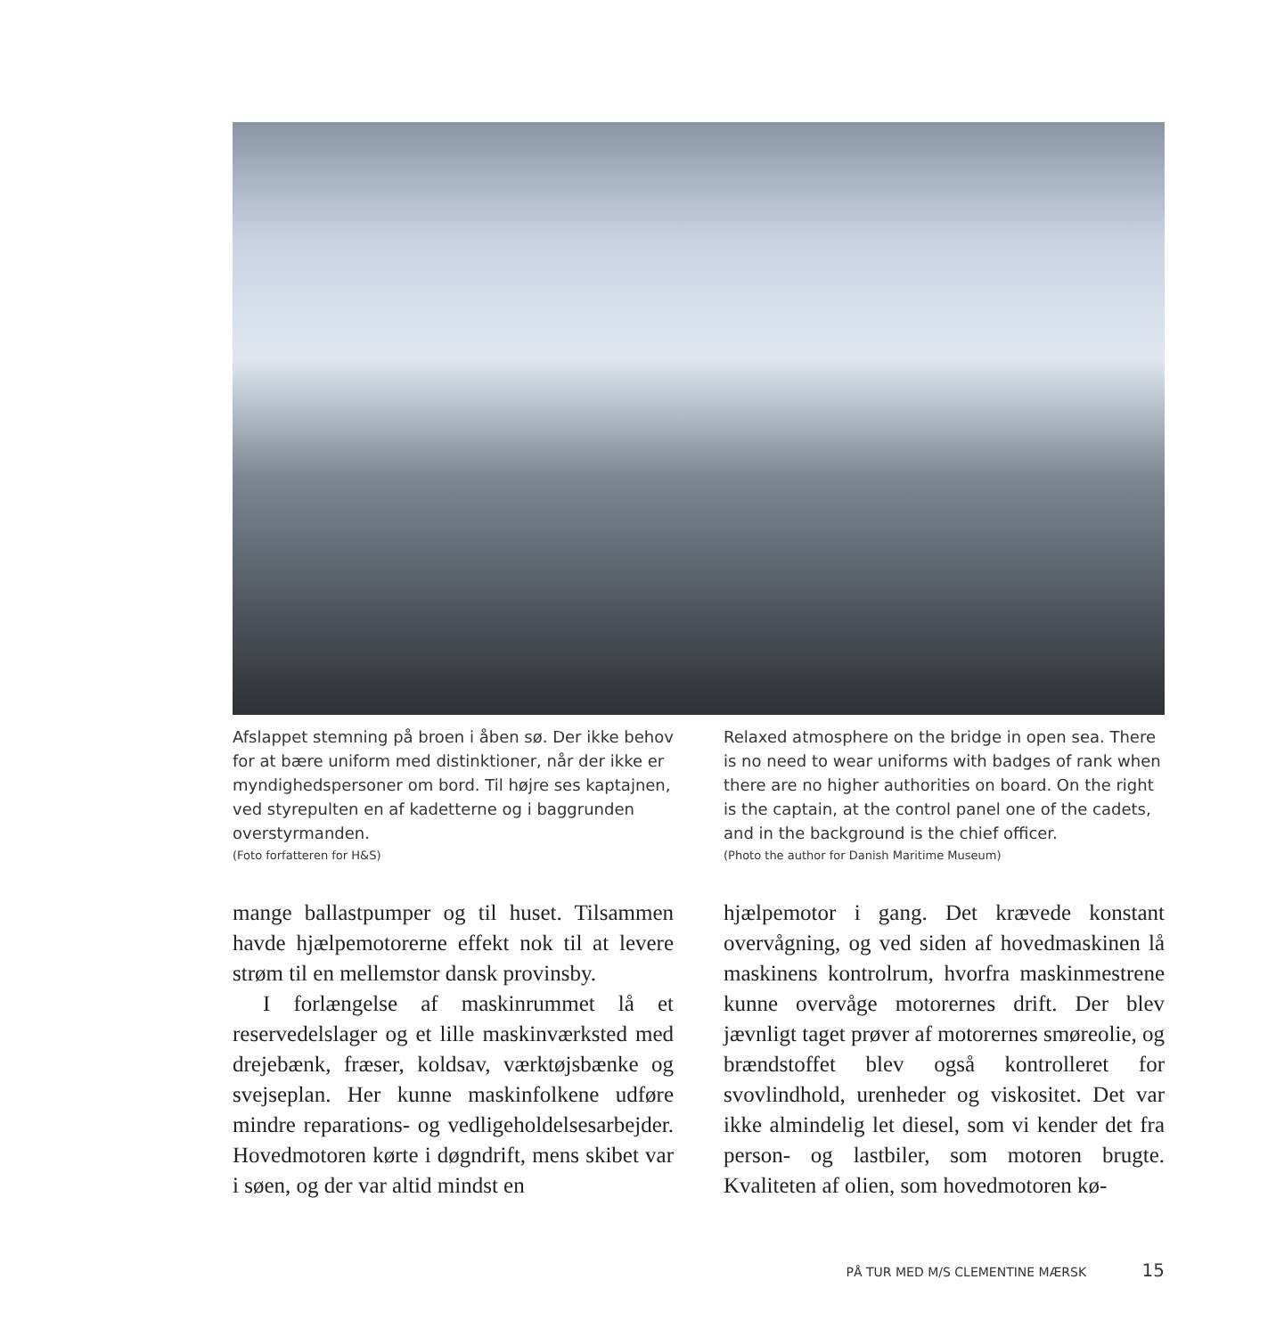Afslappet stemning på broen i åben sø. Der ikke behov for at bære uniform med distinktioner, når der ikke er myndighedspersoner om bord. Til højre ses kaptajnen, ved styrepulten en af kadetterne og i baggrunden overstyrmanden.
(Foto forfatteren for H&S)
Relaxed atmosphere on the bridge in open sea. There is no need to wear uniforms with badges of rank when there are no higher authorities on board. On the right is the captain, at the control panel one of the cadets, and in the background is the chief officer.
(Photo the author for Danish Maritime Museum)
mange ballastpumper og til huset. Tilsammen havde hjælpemotorerne effekt nok til at levere strøm til en mellemstor dansk provinsby.
I forlængelse af maskinrummet lå et reservedelslager og et lille maskinværksted med drejebænk, fræser, koldsav, værktøjsbænke og svejseplan. Her kunne maskinfolkene udføre mindre reparations- og vedligeholdelsesarbejder. Hovedmotoren kørte i døgndrift, mens skibet var i søen, og der var altid mindst en
hjælpemotor i gang. Det krævede konstant overvågning, og ved siden af hovedmaskinen lå maskinens kontrolrum, hvorfra maskinmestrene kunne overvåge motorernes drift. Der blev jævnligt taget prøver af motorernes smøreolie, og brændstoffet blev også kontrolleret for svovlindhold, urenheder og viskositet. Det var ikke almindelig let diesel, som vi kender det fra person- og lastbiler, som motoren brugte. Kvaliteten af olien, som hovedmotoren kø-
PÅ TUR MED M/S CLEMENTINE MÆRSK 15